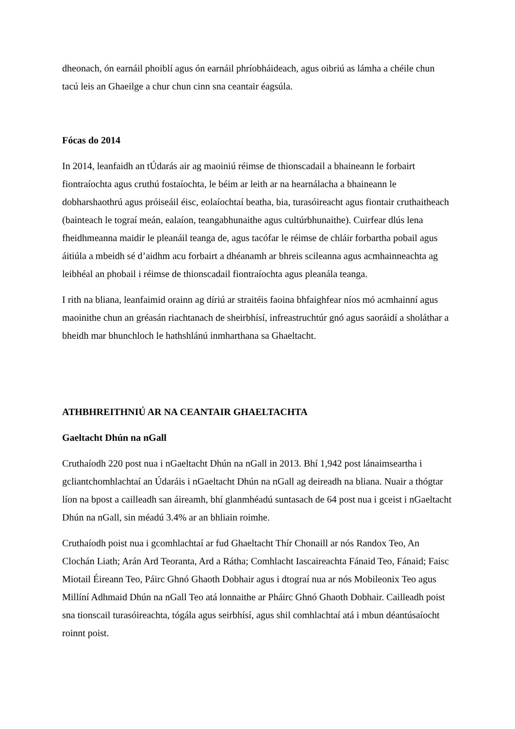dheonach, ón earnáil phoiblí agus ón earnáil phríobháideach, agus oibriú as lámha a chéile chun tacú leis an Ghaeilge a chur chun cinn sna ceantair éagsúla.
Fócas do 2014
In 2014, leanfaidh an tÚdarás air ag maoiniú réimse de thionscadail a bhaineann le forbairt fiontraíochta agus cruthú fostaíochta, le béim ar leith ar na hearnálacha a bhaineann le dobharshaothrú agus próiseáil éisc, eolaíochtaí beatha, bia, turasóireacht agus fiontair cruthaitheach (bainteach le tograí meán, ealaíon, teangabhunaithe agus cultúrbhunaithe). Cuirfear dlús lena fheidhmeanna maidir le pleanáil teanga de, agus tacófar le réimse de chláir forbartha pobail agus áitiúla a mbeidh sé d’aidhm acu forbairt a dhéanamh ar bhreis scileanna agus acmhainneachta ag leibhéal an phobail i réimse de thionscadail fiontraíochta agus pleanála teanga.
I rith na bliana, leanfaimid orainn ag díriú ar straitéis faoina bhfaighfear níos mó acmhainní agus maoinithe chun an gréasán riachtanach de sheirbhísí, infreastruchtúr gnó agus saoráidí a sholáthar a bheidh mar bhunchloch le hathshlánú inmharthana sa Ghaeltacht.
ATHBHREITHNIÚ AR NA CEANTAIR GHAELTACHTA
Gaeltacht Dhún na nGall
Cruthaíodh 220 post nua i nGaeltacht Dhún na nGall in 2013. Bhí 1,942 post lánaimseartha i gcliantchomhlachtaí an Údaráis i nGaeltacht Dhún na nGall ag deireadh na bliana. Nuair a thógtar líon na bpost a cailleadh san áireamh, bhí glanmhéadú suntasach de 64 post nua i gceist i nGaeltacht Dhún na nGall, sin méadú 3.4% ar an bhliain roimhe.
Cruthaíodh poist nua i gcomhlachtaí ar fud Ghaeltacht Thír Chonaill ar nós Randox Teo, An Clochán Liath; Arán Ard Teoranta, Ard a Rátha; Comhlacht Iascaireachta Fánaid Teo, Fánaid; Faisc Miotail Éireann Teo, Páirc Ghnó Ghaoth Dobhair agus i dtograí nua ar nós Mobileonix Teo agus Millíní Adhmaid Dhún na nGall Teo atá lonnaithe ar Pháirc Ghnó Ghaoth Dobhair. Cailleadh poist sna tionscail turasóireachta, tógála agus seirbhísí, agus shil comhlachtaí atá i mbun déantúsaíocht roinnt poist.